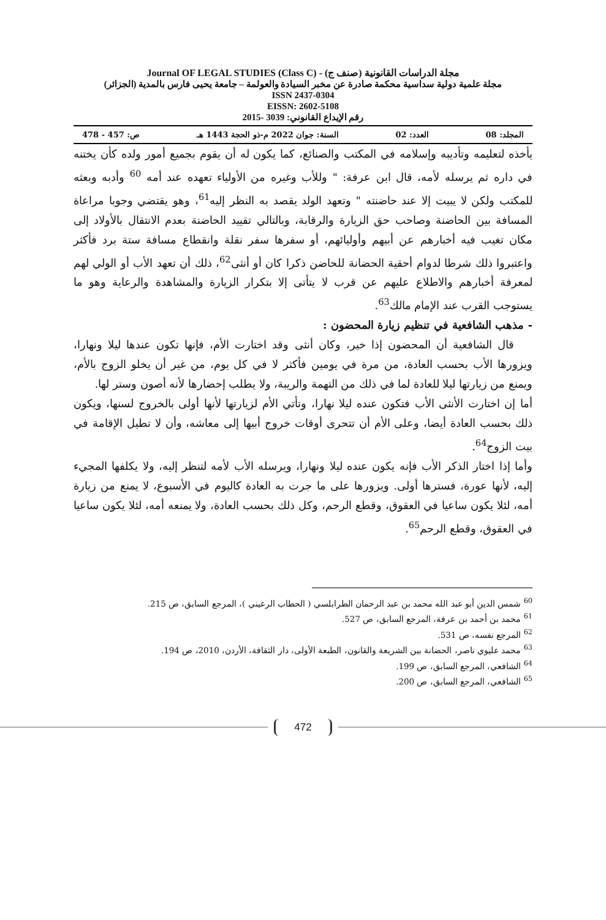مجلة الدراسات القانونية (صنف ج) - Journal OF LEGAL STUDIES (Class C)
مجلة علمية دولية سداسية محكمة صادرة عن مخبر السيادة والعولمة – جامعة يحيى فارس بالمدية (الجزائر)
ISSN 2437-0304
EISSN: 2602-5108
رقم الإيداع القانوني: 3039 -2015
المجلد: 08 العدد: 02 السنة: جوان 2022 م-ذو الحجة 1443 هـ ص: 457 - 478
يأخذه لتعليمه وتأديبه وإسلامه في المكتب والصنائع، كما يكون له أن يقوم بجميع أمور ولده كأن يختنه في داره ثم يرسله لأمه، قال ابن عرفة: " وللأب وغيره من الأولياء تعهده عند أمه <sup>60</sup> وأدبه وبعثه للمكتب ولكن لا يبيت إلا عند حاضنته " وتعهد الولد يقصد به النظر إليه<sup>61</sup>، وهو يقتضي وجوبا مراعاة المسافة بين الحاضنة وصاحب حق الزيارة والرقابة، وبالتالي تقييد الحاضنة بعدم الانتقال بالأولاد إلى مكان تغيب فيه أخبارهم عن أبيهم وأوليائهم، أو سفرها سفر نقلة وانقطاع مسافة ستة برد فأكثر واعتبروا ذلك شرطا لدوام أحقية الحضانة للحاضن ذكرا كان أو أنثى<sup>62</sup>، ذلك أن تعهد الأب أو الولي لهم لمعرفة أخبارهم والاطلاع عليهم عن قرب لا يتأتى إلا بتكرار الزيارة والمشاهدة والرعاية وهو ما يستوجب القرب عند الإمام مالك<sup>63</sup>.
- مذهب الشافعية في تنظيم زيارة المحضون :
قال الشافعية أن المحضون إذا خير، وكان أنثى وقد اختارت الأم، فإنها تكون عندها ليلا ونهارا، ويزورها الأب بحسب العادة، من مرة في يومين فأكثر لا في كل يوم، من غير أن يخلو الزوج بالأم، ويمنع من زيارتها ليلا للعادة لما في ذلك من التهمة والريبة، ولا يطلب إحضارها لأنه أصون وستر لها.
أما إن اختارت الأنثى الأب فتكون عنده ليلا نهارا، وتأتي الأم لزيارتها لأنها أولى بالخروج لسنها، ويكون ذلك بحسب العادة أيضا، وعلى الأم أن تتحرى أوقات خروج أبيها إلى معاشه، وأن لا تطيل الإقامة في بيت الزوج<sup>64</sup>.
وأما إذا اختار الذكر الأب فإنه يكون عنده ليلا ونهارا، ويرسله الأب لأمه لتنظر إليه، ولا يكلفها المجيء إليه، لأنها عورة، فسترها أولى. ويزورها على ما جرت به العادة كاليوم في الأسبوع، لا يمنع من زيارة أمه، لئلا يكون ساعيا في العقوق، وقطع الرحم، وكل ذلك بحسب العادة، ولا يمنعه أمه، لئلا يكون ساعيا في العقوق، وقطع الرحم<sup>65</sup>.
<sup>60</sup> شمس الدين أبو عبد الله محمد بن عبد الرحمان الطرابلسي ( الحطاب الرعيني )، المرجع السابق، ص 215.
<sup>61</sup> محمد بن أحمد بن عرفة، المرجع السابق، ص 527.
<sup>62</sup> المرجع نفسه، ص 531.
<sup>63</sup> محمد عليوي ناصر، الحضانة بين الشريعة والقانون، الطبعة الأولى، دار الثقافة، الأردن، 2010، ص 194.
<sup>64</sup> الشافعي، المرجع السابق، ص 199.
<sup>65</sup> الشافعي، المرجع السابق، ص 200.
472